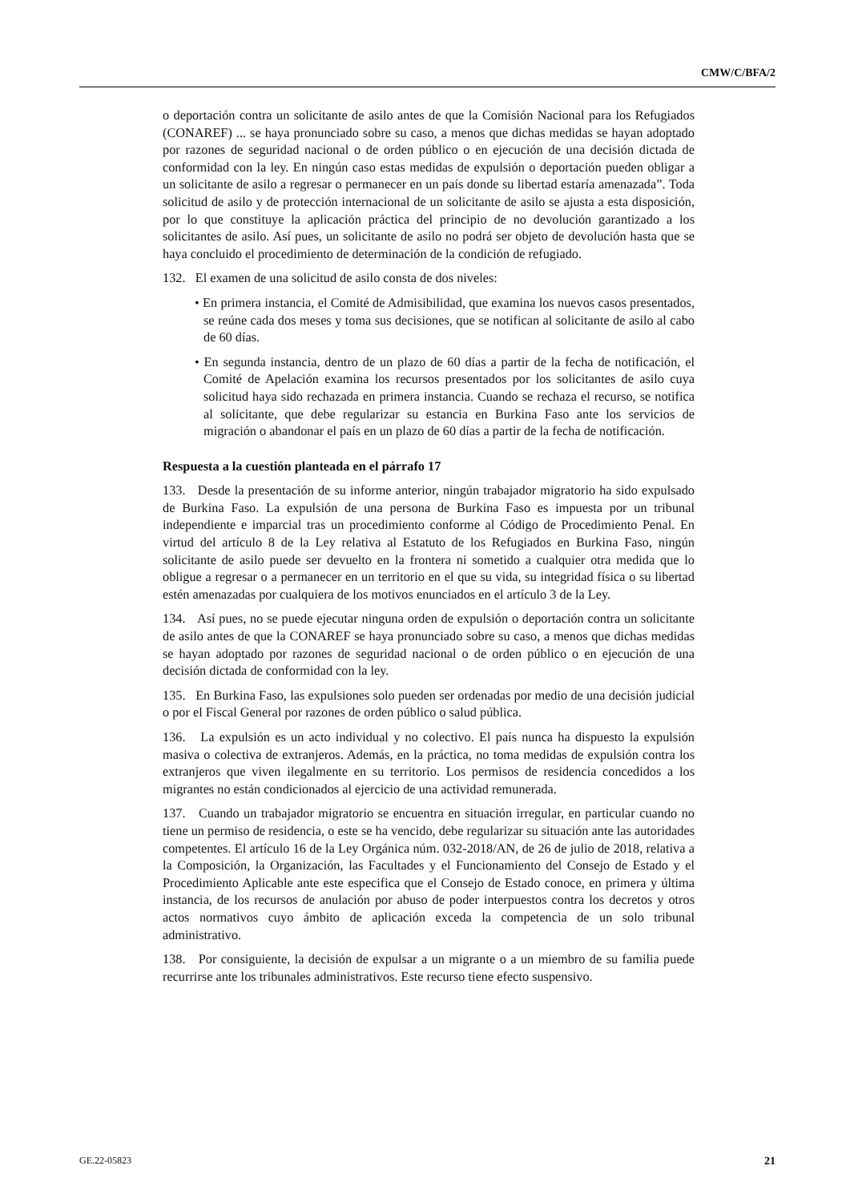CMW/C/BFA/2
o deportación contra un solicitante de asilo antes de que la Comisión Nacional para los Refugiados (CONAREF) ... se haya pronunciado sobre su caso, a menos que dichas medidas se hayan adoptado por razones de seguridad nacional o de orden público o en ejecución de una decisión dictada de conformidad con la ley. En ningún caso estas medidas de expulsión o deportación pueden obligar a un solicitante de asilo a regresar o permanecer en un país donde su libertad estaría amenazada”. Toda solicitud de asilo y de protección internacional de un solicitante de asilo se ajusta a esta disposición, por lo que constituye la aplicación práctica del principio de no devolución garantizado a los solicitantes de asilo. Así pues, un solicitante de asilo no podrá ser objeto de devolución hasta que se haya concluido el procedimiento de determinación de la condición de refugiado.
132. El examen de una solicitud de asilo consta de dos niveles:
• En primera instancia, el Comité de Admisibilidad, que examina los nuevos casos presentados, se reúne cada dos meses y toma sus decisiones, que se notifican al solicitante de asilo al cabo de 60 días.
• En segunda instancia, dentro de un plazo de 60 días a partir de la fecha de notificación, el Comité de Apelación examina los recursos presentados por los solicitantes de asilo cuya solicitud haya sido rechazada en primera instancia. Cuando se rechaza el recurso, se notifica al solicitante, que debe regularizar su estancia en Burkina Faso ante los servicios de migración o abandonar el país en un plazo de 60 días a partir de la fecha de notificación.
Respuesta a la cuestión planteada en el párrafo 17
133. Desde la presentación de su informe anterior, ningún trabajador migratorio ha sido expulsado de Burkina Faso. La expulsión de una persona de Burkina Faso es impuesta por un tribunal independiente e imparcial tras un procedimiento conforme al Código de Procedimiento Penal. En virtud del artículo 8 de la Ley relativa al Estatuto de los Refugiados en Burkina Faso, ningún solicitante de asilo puede ser devuelto en la frontera ni sometido a cualquier otra medida que lo obligue a regresar o a permanecer en un territorio en el que su vida, su integridad física o su libertad estén amenazadas por cualquiera de los motivos enunciados en el artículo 3 de la Ley.
134. Así pues, no se puede ejecutar ninguna orden de expulsión o deportación contra un solicitante de asilo antes de que la CONAREF se haya pronunciado sobre su caso, a menos que dichas medidas se hayan adoptado por razones de seguridad nacional o de orden público o en ejecución de una decisión dictada de conformidad con la ley.
135. En Burkina Faso, las expulsiones solo pueden ser ordenadas por medio de una decisión judicial o por el Fiscal General por razones de orden público o salud pública.
136. La expulsión es un acto individual y no colectivo. El país nunca ha dispuesto la expulsión masiva o colectiva de extranjeros. Además, en la práctica, no toma medidas de expulsión contra los extranjeros que viven ilegalmente en su territorio. Los permisos de residencia concedidos a los migrantes no están condicionados al ejercicio de una actividad remunerada.
137. Cuando un trabajador migratorio se encuentra en situación irregular, en particular cuando no tiene un permiso de residencia, o este se ha vencido, debe regularizar su situación ante las autoridades competentes. El artículo 16 de la Ley Orgánica núm. 032-2018/AN, de 26 de julio de 2018, relativa a la Composición, la Organización, las Facultades y el Funcionamiento del Consejo de Estado y el Procedimiento Aplicable ante este especifica que el Consejo de Estado conoce, en primera y última instancia, de los recursos de anulación por abuso de poder interpuestos contra los decretos y otros actos normativos cuyo ámbito de aplicación exceda la competencia de un solo tribunal administrativo.
138. Por consiguiente, la decisión de expulsar a un migrante o a un miembro de su familia puede recurrirse ante los tribunales administrativos. Este recurso tiene efecto suspensivo.
GE.22-05823 21